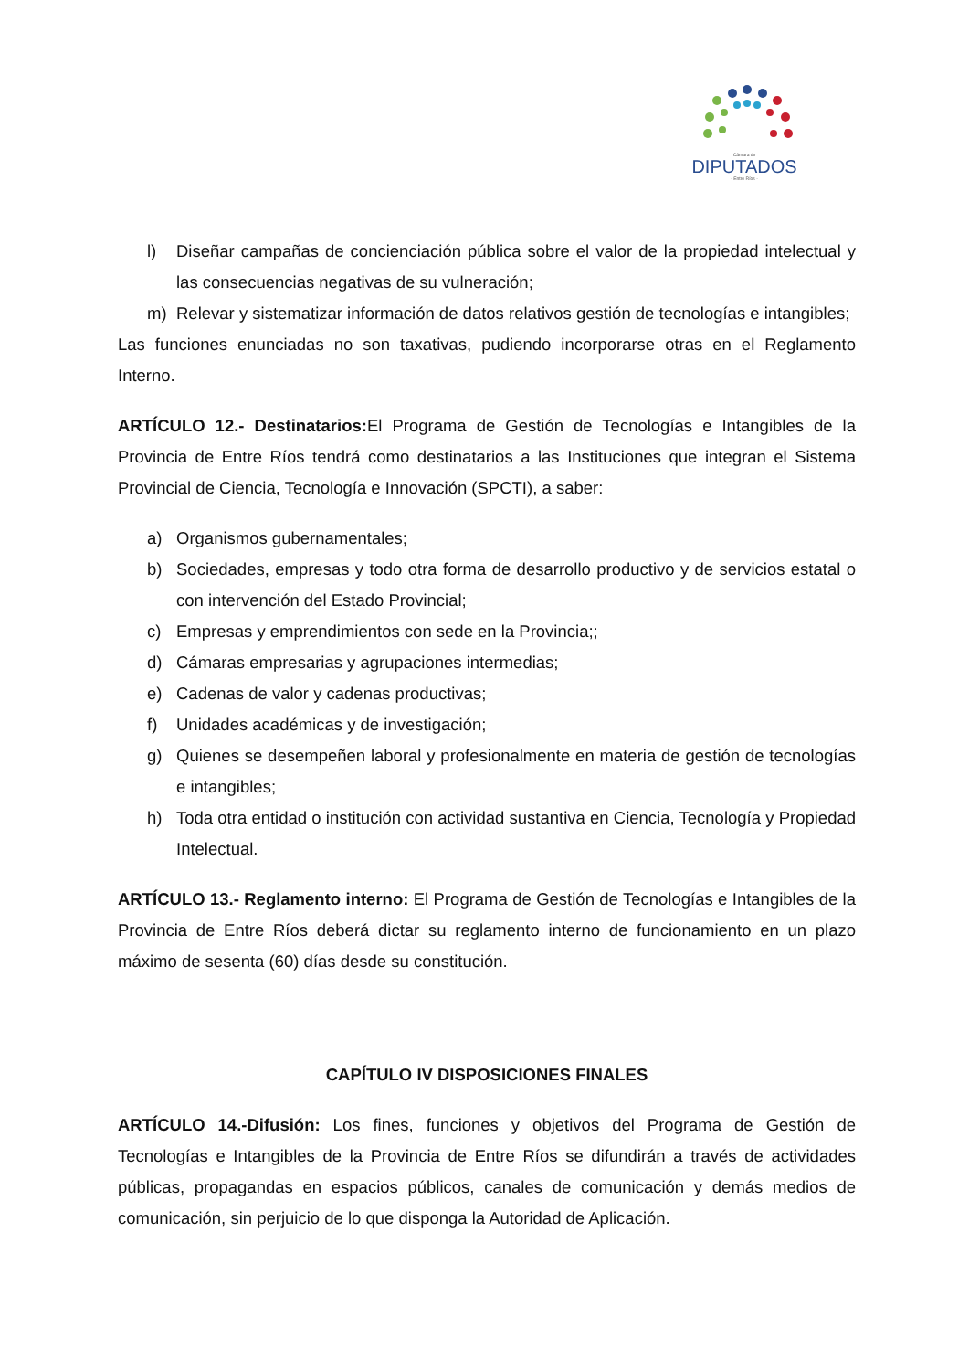Cámara de
DIPUTADOS
- Entre Ríos -
l) Diseñar campañas de concienciación pública sobre el valor de la propiedad intelectual y las consecuencias negativas de su vulneración;
m) Relevar y sistematizar información de datos relativos gestión de tecnologías e intangibles;
Las funciones enunciadas no son taxativas, pudiendo incorporarse otras en el Reglamento Interno.
ARTÍCULO 12.- Destinatarios: El Programa de Gestión de Tecnologías e Intangibles de la Provincia de Entre Ríos tendrá como destinatarios a las Instituciones que integran el Sistema Provincial de Ciencia, Tecnología e Innovación (SPCTI), a saber:
a) Organismos gubernamentales;
b) Sociedades, empresas y todo otra forma de desarrollo productivo y de servicios estatal o con intervención del Estado Provincial;
c) Empresas y emprendimientos con sede en la Provincia;;
d) Cámaras empresarias y agrupaciones intermedias;
e) Cadenas de valor y cadenas productivas;
f) Unidades académicas y de investigación;
g) Quienes se desempeñen laboral y profesionalmente en materia de gestión de tecnologías e intangibles;
h) Toda otra entidad o institución con actividad sustantiva en Ciencia, Tecnología y Propiedad Intelectual.
ARTÍCULO 13.- Reglamento interno: El Programa de Gestión de Tecnologías e Intangibles de la Provincia de Entre Ríos deberá dictar su reglamento interno de funcionamiento en un plazo máximo de sesenta (60) días desde su constitución.
CAPÍTULO IV DISPOSICIONES FINALES
ARTÍCULO 14.-Difusión: Los fines, funciones y objetivos del Programa de Gestión de Tecnologías e Intangibles de la Provincia de Entre Ríos se difundirán a través de actividades públicas, propagandas en espacios públicos, canales de comunicación y demás medios de comunicación, sin perjuicio de lo que disponga la Autoridad de Aplicación.